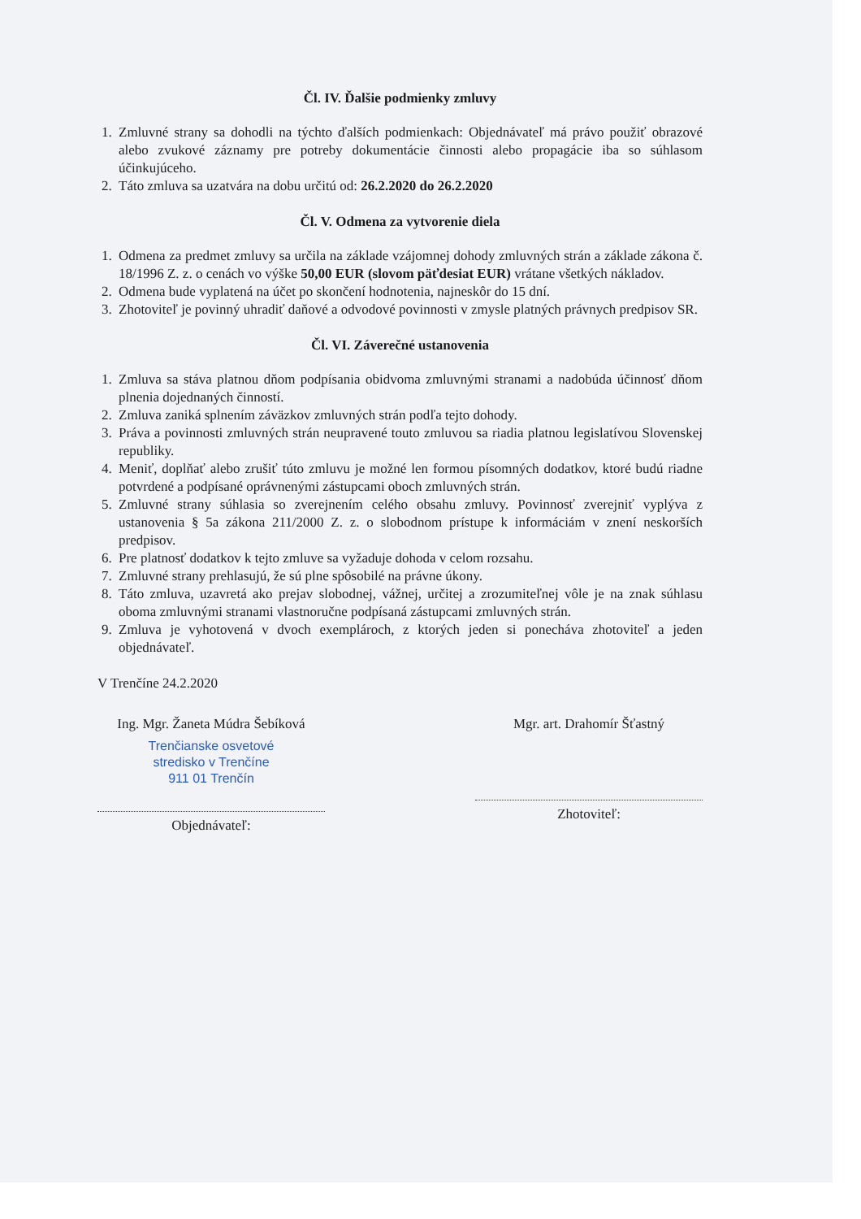Čl. IV. Ďalšie podmienky zmluvy
1. Zmluvné strany sa dohodli na týchto ďalších podmienkach: Objednávateľ má právo použiť obrazové alebo zvukové záznamy pre potreby dokumentácie činnosti alebo propagácie iba so súhlasom účinkujúceho.
2. Táto zmluva sa uzatvára na dobu určitú od: 26.2.2020 do 26.2.2020
Čl. V. Odmena za vytvorenie diela
1. Odmena za predmet zmluvy sa určila na základe vzájomnej dohody zmluvných strán a základe zákona č. 18/1996 Z. z. o cenách vo výške 50,00 EUR (slovom päťdesiat EUR) vrátane všetkých nákladov.
2. Odmena bude vyplatená na účet po skončení hodnotenia, najneskôr do 15 dní.
3. Zhotoviteľ je povinný uhradiť daňové a odvodové povinnosti v zmysle platných právnych predpisov SR.
Čl. VI. Záverečné ustanovenia
1. Zmluva sa stáva platnou dňom podpísania obidvoma zmluvnými stranami a nadobúda účinnosť dňom plnenia dojednaných činností.
2. Zmluva zaniká splnením záväzkov zmluvných strán podľa tejto dohody.
3. Práva a povinnosti zmluvných strán neupravené touto zmluvou sa riadia platnou legislatívou Slovenskej republiky.
4. Meniť, doplňať alebo zrušiť túto zmluvu je možné len formou písomných dodatkov, ktoré budú riadne potvrdené a podpísané oprávnenými zástupcami oboch zmluvných strán.
5. Zmluvné strany súhlasia so zverejnením celého obsahu zmluvy. Povinnosť zverejniť vyplýva z ustanovenia § 5a zákona 211/2000 Z. z. o slobodnom prístupe k informáciám v znení neskorších predpisov.
6. Pre platnosť dodatkov k tejto zmluve sa vyžaduje dohoda v celom rozsahu.
7. Zmluvné strany prehlasujú, že sú plne spôsobilé na právne úkony.
8. Táto zmluva, uzavretá ako prejav slobodnej, vážnej, určitej a zrozumiteľnej vôle je na znak súhlasu oboma zmluvnými stranami vlastnoručne podpísaná zástupcami zmluvných strán.
9. Zmluva je vyhotovená v dvoch exemplároch, z ktorých jeden si ponecháva zhotoviteľ a jeden objednávateľ.
V Trenčíne 24.2.2020
Ing. Mgr. Žaneta Múdra Šebíková
Trenčianske osvetové
stredisko v Trenčíne
911 01 Trenčín
Objednávateľ:
Mgr. art. Drahomír Šťastný
Zhotoviteľ: